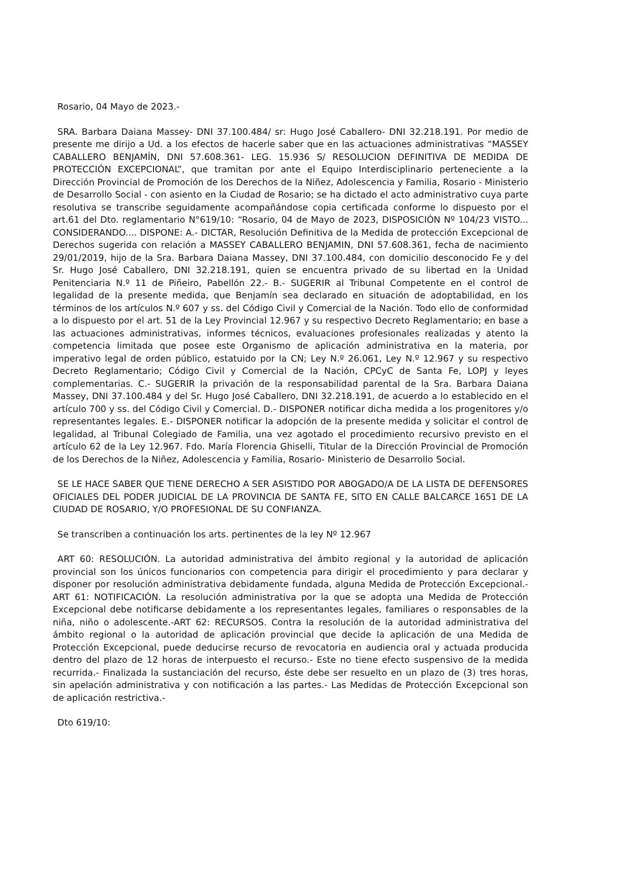Rosario, 04 Mayo de 2023.-
SRA. Barbara Daiana Massey- DNI 37.100.484/ sr: Hugo José Caballero- DNI 32.218.191. Por medio de presente me dirijo a Ud. a los efectos de hacerle saber que en las actuaciones administrativas “MASSEY CABALLERO BENJAMÍN, DNI 57.608.361- LEG. 15.936 S/ RESOLUCION DEFINITIVA DE MEDIDA DE PROTECCIÓN EXCEPCIONAL”, que tramitan por ante el Equipo Interdisciplinario perteneciente a la Dirección Provincial de Promoción de los Derechos de la Niñez, Adolescencia y Familia, Rosario - Ministerio de Desarrollo Social - con asiento en la Ciudad de Rosario; se ha dictado el acto administrativo cuya parte resolutiva se transcribe seguidamente acompañándose copia certificada conforme lo dispuesto por el art.61 del Dto. reglamentario N°619/10: “Rosario, 04 de Mayo de 2023, DISPOSICIÓN Nº 104/23 VISTO... CONSIDERANDO.... DISPONE: A.- DICTAR, Resolución Definitiva de la Medida de protección Excepcional de Derechos sugerida con relación a MASSEY CABALLERO BENJAMIN, DNI 57.608.361, fecha de nacimiento 29/01/2019, hijo de la Sra. Barbara Daiana Massey, DNI 37.100.484, con domicilio desconocido Fe y del Sr. Hugo José Caballero, DNI 32.218.191, quien se encuentra privado de su libertad en la Unidad Penitenciaria N.º 11 de Piñeiro, Pabellón 22.- B.- SUGERIR al Tribunal Competente en el control de legalidad de la presente medida, que Benjamín sea declarado en situación de adoptabilidad, en los términos de los artículos N.º 607 y ss. del Código Civil y Comercial de la Nación. Todo ello de conformidad a lo dispuesto por el art. 51 de la Ley Provincial 12.967 y su respectivo Decreto Reglamentario; en base a las actuaciones administrativas, informes técnicos, evaluaciones profesionales realizadas y atento la competencia limitada que posee este Organismo de aplicación administrativa en la materia, por imperativo legal de orden público, estatuido por la CN; Ley N.º 26.061, Ley N.º 12.967 y su respectivo Decreto Reglamentario; Código Civil y Comercial de la Nación, CPCyC de Santa Fe, LOPJ y leyes complementarias. C.- SUGERIR la privación de la responsabilidad parental de la Sra. Barbara Daiana Massey, DNI 37.100.484 y del Sr. Hugo José Caballero, DNI 32.218.191, de acuerdo a lo establecido en el artículo 700 y ss. del Código Civil y Comercial. D.- DISPONER notificar dicha medida a los progenitores y/o representantes legales. E.- DISPONER notificar la adopción de la presente medida y solicitar el control de legalidad, al Tribunal Colegiado de Familia, una vez agotado el procedimiento recursivo previsto en el artículo 62 de la Ley 12.967. Fdo. María Florencia Ghiselli, Titular de la Dirección Provincial de Promoción de los Derechos de la Niñez, Adolescencia y Familia, Rosario- Ministerio de Desarrollo Social.
SE LE HACE SABER QUE TIENE DERECHO A SER ASISTIDO POR ABOGADO/A DE LA LISTA DE DEFENSORES OFICIALES DEL PODER JUDICIAL DE LA PROVINCIA DE SANTA FE, SITO EN CALLE BALCARCE 1651 DE LA CIUDAD DE ROSARIO, Y/O PROFESIONAL DE SU CONFIANZA.
Se transcriben a continuación los arts. pertinentes de la ley Nº 12.967
ART 60: RESOLUCIÓN. La autoridad administrativa del ámbito regional y la autoridad de aplicación provincial son los únicos funcionarios con competencia para dirigir el procedimiento y para declarar y disponer por resolución administrativa debidamente fundada, alguna Medida de Protección Excepcional.-ART 61: NOTIFICACIÓN. La resolución administrativa por la que se adopta una Medida de Protección Excepcional debe notificarse debidamente a los representantes legales, familiares o responsables de la niña, niño o adolescente.-ART 62: RECURSOS. Contra la resolución de la autoridad administrativa del ámbito regional o la autoridad de aplicación provincial que decide la aplicación de una Medida de Protección Excepcional, puede deducirse recurso de revocatoria en audiencia oral y actuada producida dentro del plazo de 12 horas de interpuesto el recurso.- Este no tiene efecto suspensivo de la medida recurrida.- Finalizada la sustanciación del recurso, éste debe ser resuelto en un plazo de (3) tres horas, sin apelación administrativa y con notificación a las partes.- Las Medidas de Protección Excepcional son de aplicación restrictiva.-
Dto 619/10: